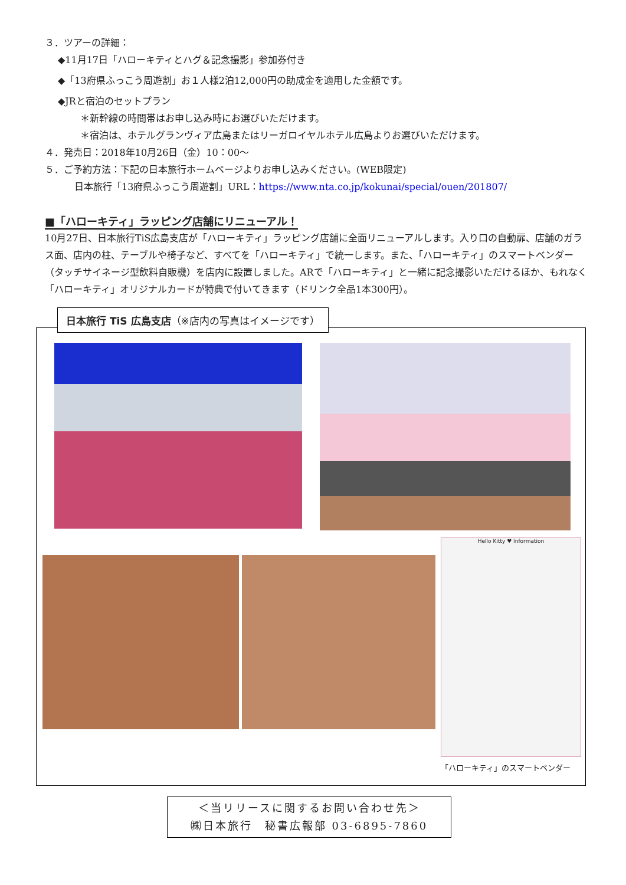３．ツアーの詳細：
◆11月17日「ハローキティとハグ＆記念撮影」参加券付き
◆「13府県ふっこう周遊割」お１人様2泊12,000円の助成金を適用した金額です。
◆JRと宿泊のセットプラン
＊新幹線の時間帯はお申し込み時にお選びいただけます。
＊宿泊は、ホテルグランヴィア広島またはリーガロイヤルホテル広島よりお選びいただけます。
４．発売日：2018年10月26日（金）10：00～
５．ご予約方法：下記の日本旅行ホームページよりお申し込みください。(WEB限定)
日本旅行「13府県ふっこう周遊割」URL：https://www.nta.co.jp/kokunai/special/ouen/201807/
■「ハローキティ」ラッピング店舗にリニューアル！
10月27日、日本旅行TiS広島支店が「ハローキティ」ラッピング店舗に全面リニューアルします。入り口の自動扉、店舗のガラス面、店内の柱、テーブルや椅子など、すべてを「ハローキティ」で統一します。また、「ハローキティ」のスマートベンダー（タッチサイネージ型飲料自販機）を店内に設置しました。ARで「ハローキティ」と一緒に記念撮影いただけるほか、もれなく「ハローキティ」オリジナルカードが特典で付いてきます（ドリンク全品1本300円）。
日本旅行 TiS 広島支店（※店内の写真はイメージです）
Hello Kitty ♥ Information
「ハローキティ」のスマートベンダー
＜当リリースに関するお問い合わせ先＞
㈱日本旅行　秘書広報部 03-6895-7860